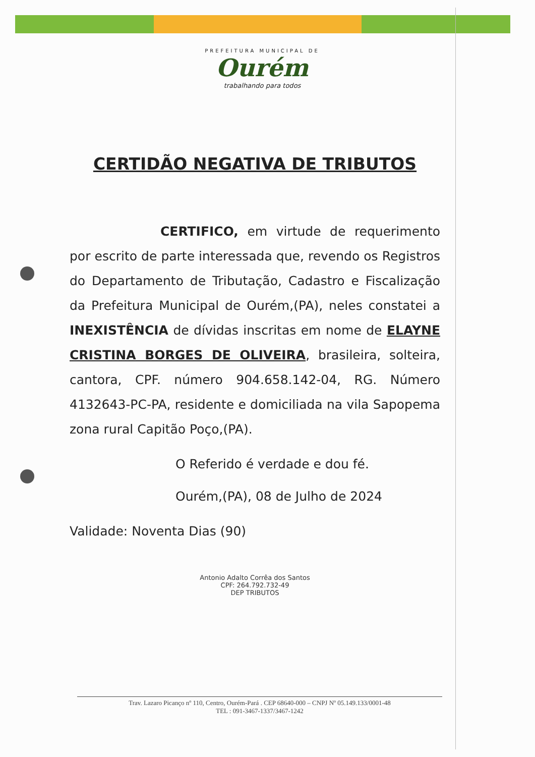PREFEITURA MUNICIPAL DE
Ourém
trabalhando para todos
CERTIDÃO NEGATIVA DE TRIBUTOS
CERTIFICO, em virtude de requerimento por escrito de parte interessada que, revendo os Registros do Departamento de Tributação, Cadastro e Fiscalização da Prefeitura Municipal de Ourém,(PA), neles constatei a INEXISTÊNCIA de dívidas inscritas em nome de ELAYNE CRISTINA BORGES DE OLIVEIRA, brasileira, solteira, cantora, CPF. número 904.658.142-04, RG. Número 4132643-PC-PA, residente e domiciliada na vila Sapopema zona rural Capitão Poço,(PA).
O Referido é verdade e dou fé.
Ourém,(PA), 08 de Julho de 2024
Validade: Noventa Dias (90)
Antonio Adalto Corrêa dos Santos
CPF: 264.792.732-49
DEP TRIBUTOS
Trav. Lazaro Picanço nº 110, Centro, Ourém-Pará . CEP 68640-000 – CNPJ Nº 05.149.133/0001-48
TEL : 091-3467-1337/3467-1242